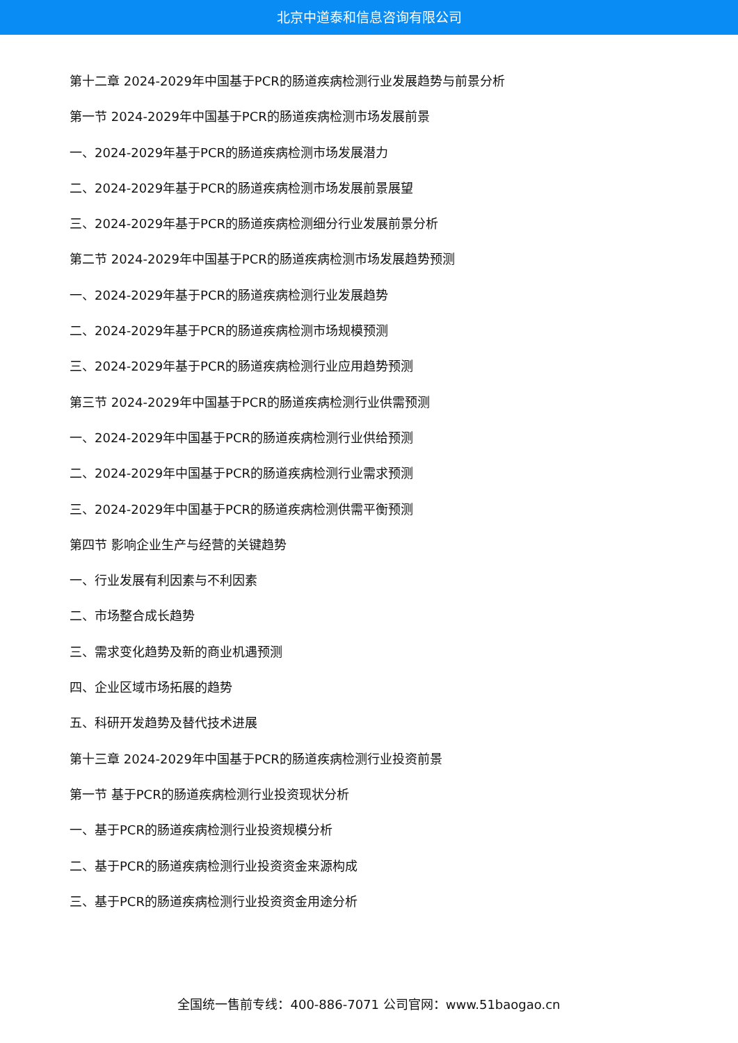北京中道泰和信息咨询有限公司
第十二章 2024-2029年中国基于PCR的肠道疾病检测行业发展趋势与前景分析
第一节 2024-2029年中国基于PCR的肠道疾病检测市场发展前景
一、2024-2029年基于PCR的肠道疾病检测市场发展潜力
二、2024-2029年基于PCR的肠道疾病检测市场发展前景展望
三、2024-2029年基于PCR的肠道疾病检测细分行业发展前景分析
第二节 2024-2029年中国基于PCR的肠道疾病检测市场发展趋势预测
一、2024-2029年基于PCR的肠道疾病检测行业发展趋势
二、2024-2029年基于PCR的肠道疾病检测市场规模预测
三、2024-2029年基于PCR的肠道疾病检测行业应用趋势预测
第三节 2024-2029年中国基于PCR的肠道疾病检测行业供需预测
一、2024-2029年中国基于PCR的肠道疾病检测行业供给预测
二、2024-2029年中国基于PCR的肠道疾病检测行业需求预测
三、2024-2029年中国基于PCR的肠道疾病检测供需平衡预测
第四节 影响企业生产与经营的关键趋势
一、行业发展有利因素与不利因素
二、市场整合成长趋势
三、需求变化趋势及新的商业机遇预测
四、企业区域市场拓展的趋势
五、科研开发趋势及替代技术进展
第十三章 2024-2029年中国基于PCR的肠道疾病检测行业投资前景
第一节 基于PCR的肠道疾病检测行业投资现状分析
一、基于PCR的肠道疾病检测行业投资规模分析
二、基于PCR的肠道疾病检测行业投资资金来源构成
三、基于PCR的肠道疾病检测行业投资资金用途分析
全国统一售前专线：400-886-7071 公司官网：www.51baogao.cn